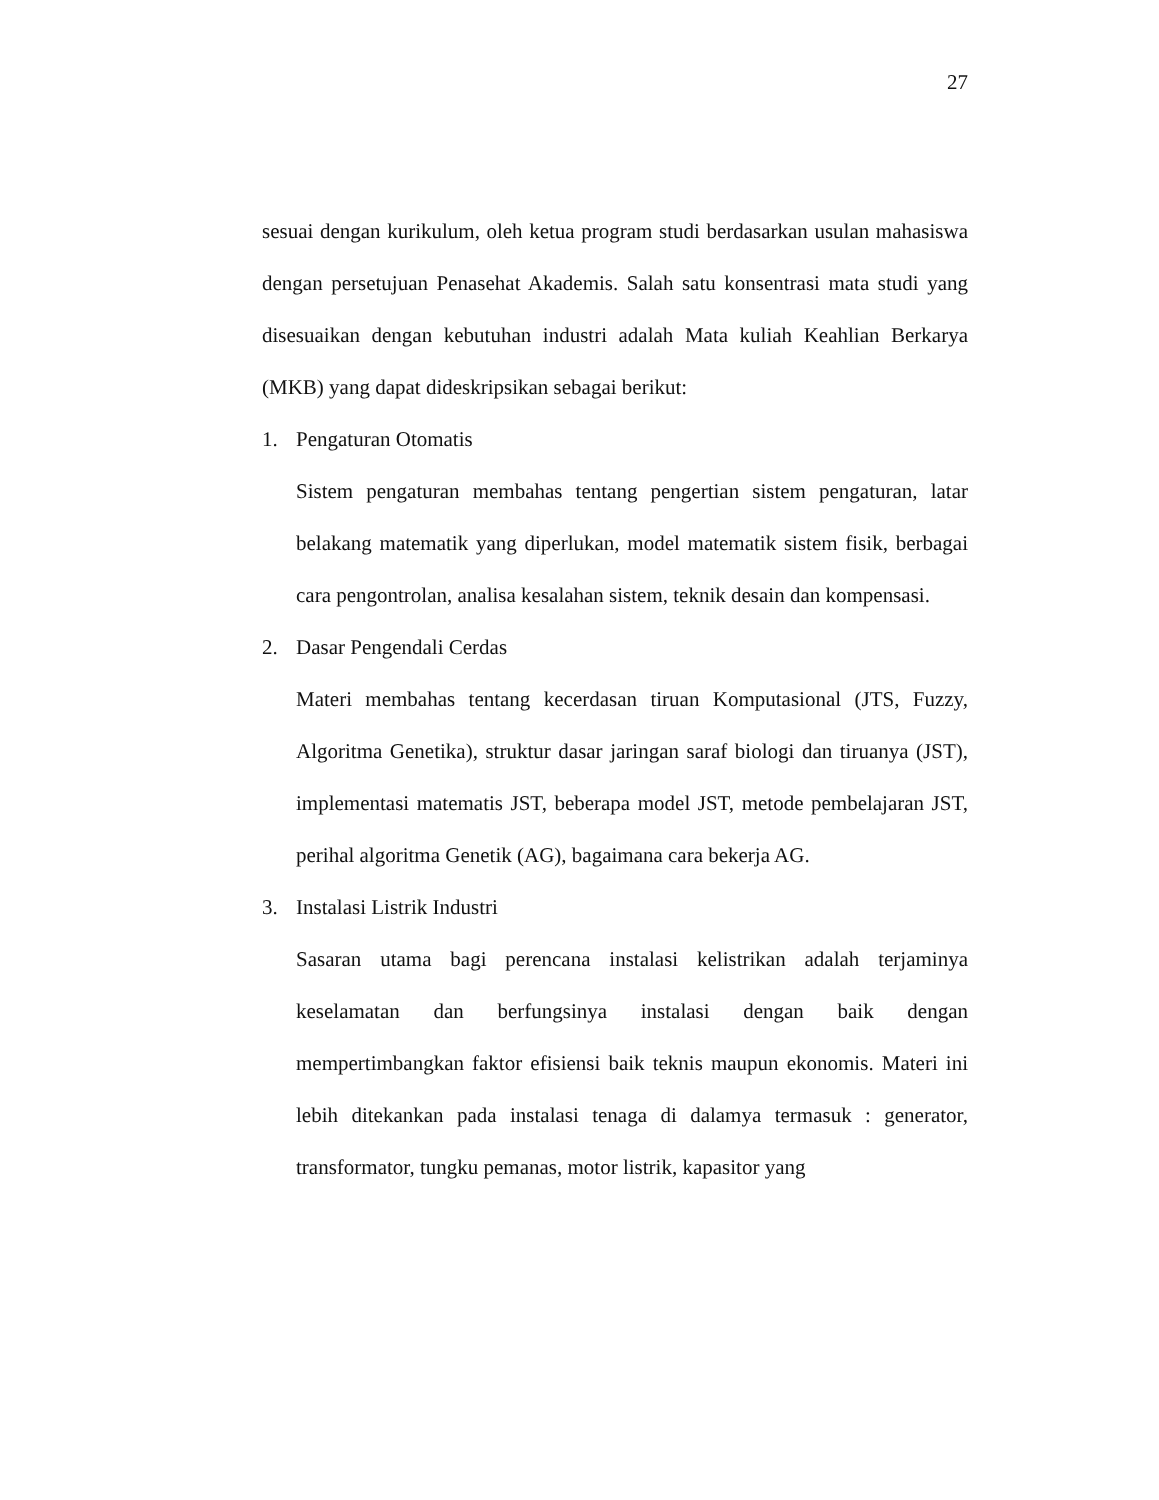27
sesuai dengan kurikulum, oleh ketua program studi berdasarkan usulan mahasiswa dengan persetujuan Penasehat Akademis. Salah satu konsentrasi mata studi yang disesuaikan dengan kebutuhan industri adalah Mata kuliah Keahlian Berkarya (MKB) yang dapat dideskripsikan sebagai berikut:
1. Pengaturan Otomatis
Sistem pengaturan membahas tentang pengertian sistem pengaturan, latar belakang matematik yang diperlukan, model matematik sistem fisik, berbagai cara pengontrolan, analisa kesalahan sistem, teknik desain dan kompensasi.
2. Dasar Pengendali Cerdas
Materi membahas tentang kecerdasan tiruan Komputasional (JTS, Fuzzy, Algoritma Genetika), struktur dasar jaringan saraf biologi dan tiruanya (JST), implementasi matematis JST, beberapa model JST, metode pembelajaran JST, perihal algoritma Genetik (AG), bagaimana cara bekerja AG.
3. Instalasi Listrik Industri
Sasaran utama bagi perencana instalasi kelistrikan adalah terjaminya keselamatan dan berfungsinya instalasi dengan baik dengan mempertimbangkan faktor efisiensi baik teknis maupun ekonomis. Materi ini lebih ditekankan pada instalasi tenaga di dalamya termasuk : generator, transformator, tungku pemanas, motor listrik, kapasitor yang